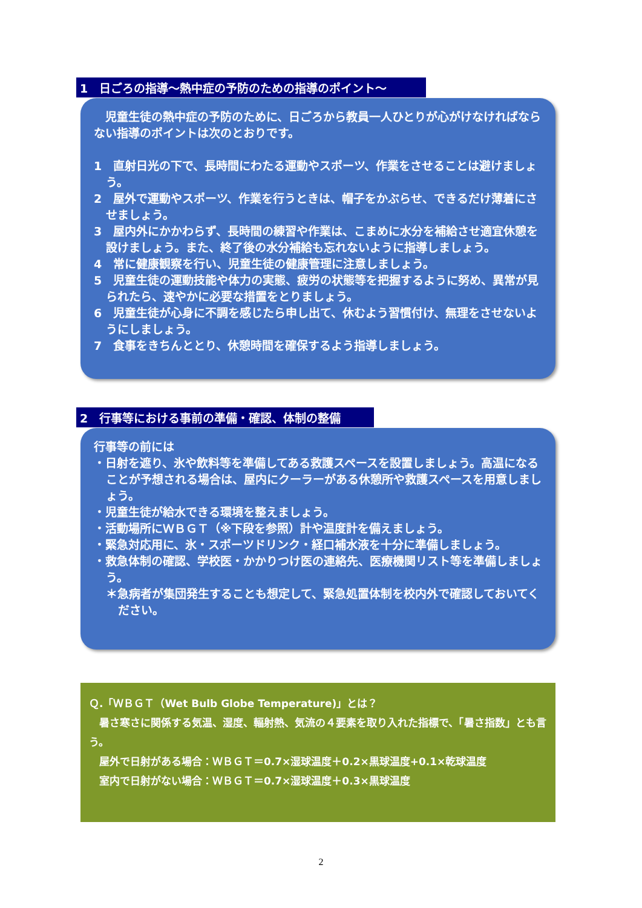1　日ごろの指導～熱中症の予防のための指導のポイント～
　児童生徒の熱中症の予防のために、日ごろから教員一人ひとりが心がけなければならない指導のポイントは次のとおりです。
1　直射日光の下で、長時間にわたる運動やスポーツ、作業をさせることは避けましょう。
2　屋外で運動やスポーツ、作業を行うときは、帽子をかぶらせ、できるだけ薄着にさせましょう。
3　屋内外にかかわらず、長時間の練習や作業は、こまめに水分を補給させ適宜休憩を設けましょう。また、終了後の水分補給も忘れないように指導しましょう。
4　常に健康観察を行い、児童生徒の健康管理に注意しましょう。
5　児童生徒の運動技能や体力の実態、疲労の状態等を把握するように努め、異常が見られたら、速やかに必要な措置をとりましょう。
6　児童生徒が心身に不調を感じたら申し出て、休むよう習慣付け、無理をさせないようにしましょう。
7　食事をきちんととり、休憩時間を確保するよう指導しましょう。
2　行事等における事前の準備・確認、体制の整備
行事等の前には
・日射を遮り、氷や飲料等を準備してある救護スペースを設置しましょう。高温になることが予想される場合は、屋内にクーラーがある休憩所や救護スペースを用意しましょう。
・児童生徒が給水できる環境を整えましょう。
・活動場所にＷＢＧＴ（※下段を参照）計や温度計を備えましょう。
・緊急対応用に、氷・スポーツドリンク・経口補水液を十分に準備しましょう。
・救急体制の確認、学校医・かかりつけ医の連絡先、医療機関リスト等を準備しましょう。
＊急病者が集団発生することも想定して、緊急処置体制を校内外で確認しておいてください。
Ｑ.「ＷＢＧＴ（Wet Bulb Globe Temperature)」とは？
　暑さ寒さに関係する気温、湿度、輻射熱、気流の４要素を取り入れた指標で、「暑さ指数」とも言う。
　屋外で日射がある場合：ＷＢＧＴ＝0.7×湿球温度＋0.2×黒球温度+0.1×乾球温度
　室内で日射がない場合：ＷＢＧＴ＝0.7×湿球温度＋0.3×黒球温度
2